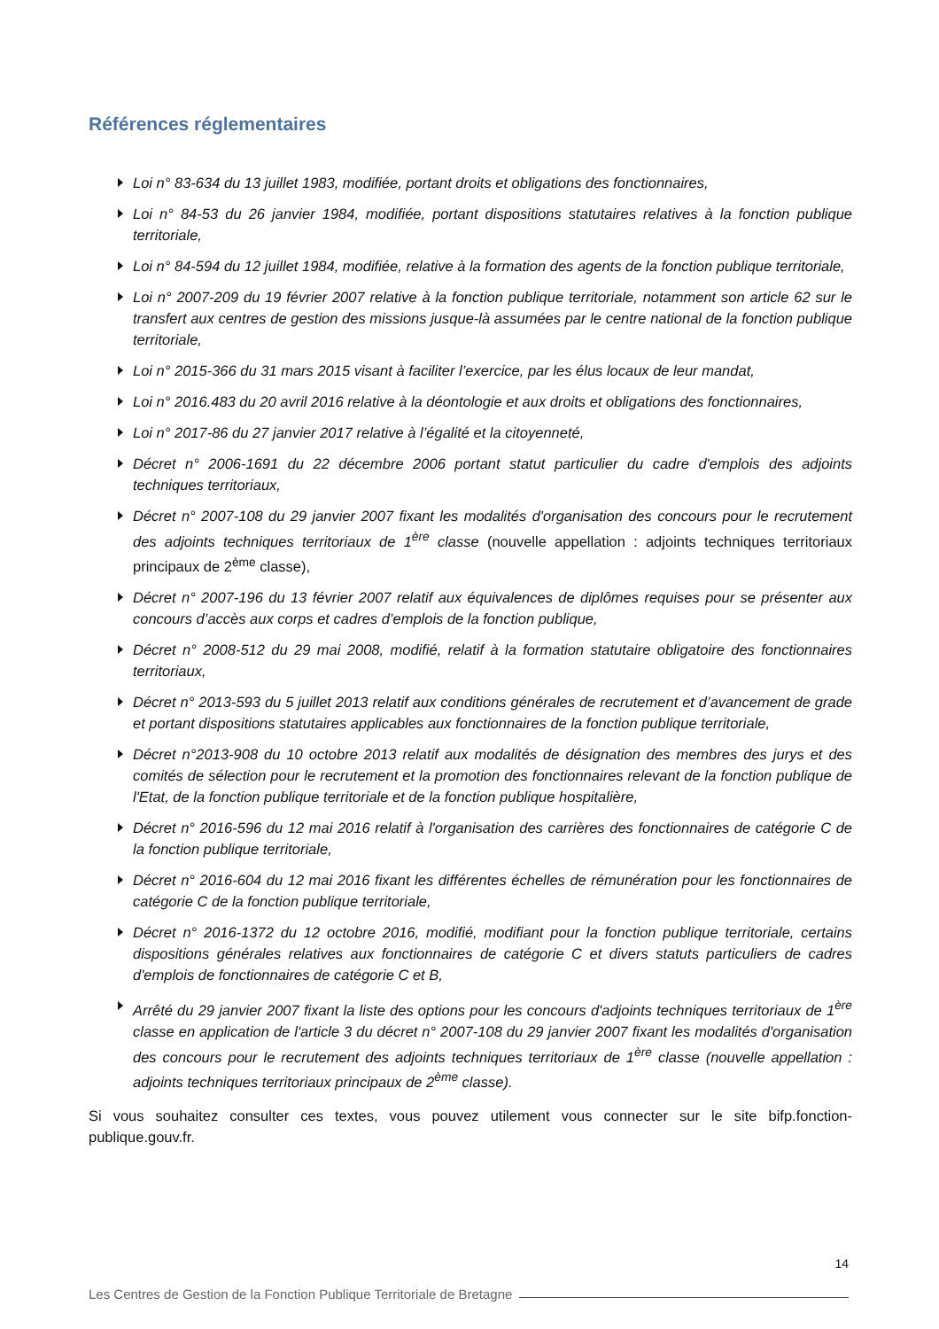Références réglementaires
Loi n° 83-634 du 13 juillet 1983, modifiée, portant droits et obligations des fonctionnaires,
Loi n° 84-53 du 26 janvier 1984, modifiée, portant dispositions statutaires relatives à la fonction publique territoriale,
Loi n° 84-594 du 12 juillet 1984, modifiée, relative à la formation des agents de la fonction publique territoriale,
Loi n° 2007-209 du 19 février 2007 relative à la fonction publique territoriale, notamment son article 62 sur le transfert aux centres de gestion des missions jusque-là assumées par le centre national de la fonction publique territoriale,
Loi n° 2015-366 du 31 mars 2015 visant à faciliter l’exercice, par les élus locaux de leur mandat,
Loi n° 2016.483 du 20 avril 2016 relative à la déontologie et aux droits et obligations des fonctionnaires,
Loi n° 2017-86 du 27 janvier 2017 relative à l’égalité et la citoyenneté,
Décret n° 2006-1691 du 22 décembre 2006 portant statut particulier du cadre d'emplois des adjoints techniques territoriaux,
Décret n° 2007-108 du 29 janvier 2007 fixant les modalités d'organisation des concours pour le recrutement des adjoints techniques territoriaux de 1<sup>ère</sup> classe (nouvelle appellation : adjoints techniques territoriaux principaux de 2<sup>ème</sup> classe),
Décret n° 2007-196 du 13 février 2007 relatif aux équivalences de diplômes requises pour se présenter aux concours d’accès aux corps et cadres d’emplois de la fonction publique,
Décret n° 2008-512 du 29 mai 2008, modifié, relatif à la formation statutaire obligatoire des fonctionnaires territoriaux,
Décret n° 2013-593 du 5 juillet 2013 relatif aux conditions générales de recrutement et d’avancement de grade et portant dispositions statutaires applicables aux fonctionnaires de la fonction publique territoriale,
Décret n°2013-908 du 10 octobre 2013 relatif aux modalités de désignation des membres des jurys et des comités de sélection pour le recrutement et la promotion des fonctionnaires relevant de la fonction publique de l'Etat, de la fonction publique territoriale et de la fonction publique hospitalière,
Décret n° 2016-596 du 12 mai 2016 relatif à l'organisation des carrières des fonctionnaires de catégorie C de la fonction publique territoriale,
Décret n° 2016-604 du 12 mai 2016 fixant les différentes échelles de rémunération pour les fonctionnaires de catégorie C de la fonction publique territoriale,
Décret n° 2016-1372 du 12 octobre 2016, modifié, modifiant pour la fonction publique territoriale, certains dispositions générales relatives aux fonctionnaires de catégorie C et divers statuts particuliers de cadres d'emplois de fonctionnaires de catégorie C et B,
Arrêté du 29 janvier 2007 fixant la liste des options pour les concours d'adjoints techniques territoriaux de 1<sup>ère</sup> classe en application de l'article 3 du décret n° 2007-108 du 29 janvier 2007 fixant les modalités d'organisation des concours pour le recrutement des adjoints techniques territoriaux de 1<sup>ère</sup> classe (nouvelle appellation : adjoints techniques territoriaux principaux de 2<sup>ème</sup> classe).
Si vous souhaitez consulter ces textes, vous pouvez utilement vous connecter sur le site bifp.fonction-publique.gouv.fr.
14
Les Centres de Gestion de la Fonction Publique Territoriale de Bretagne